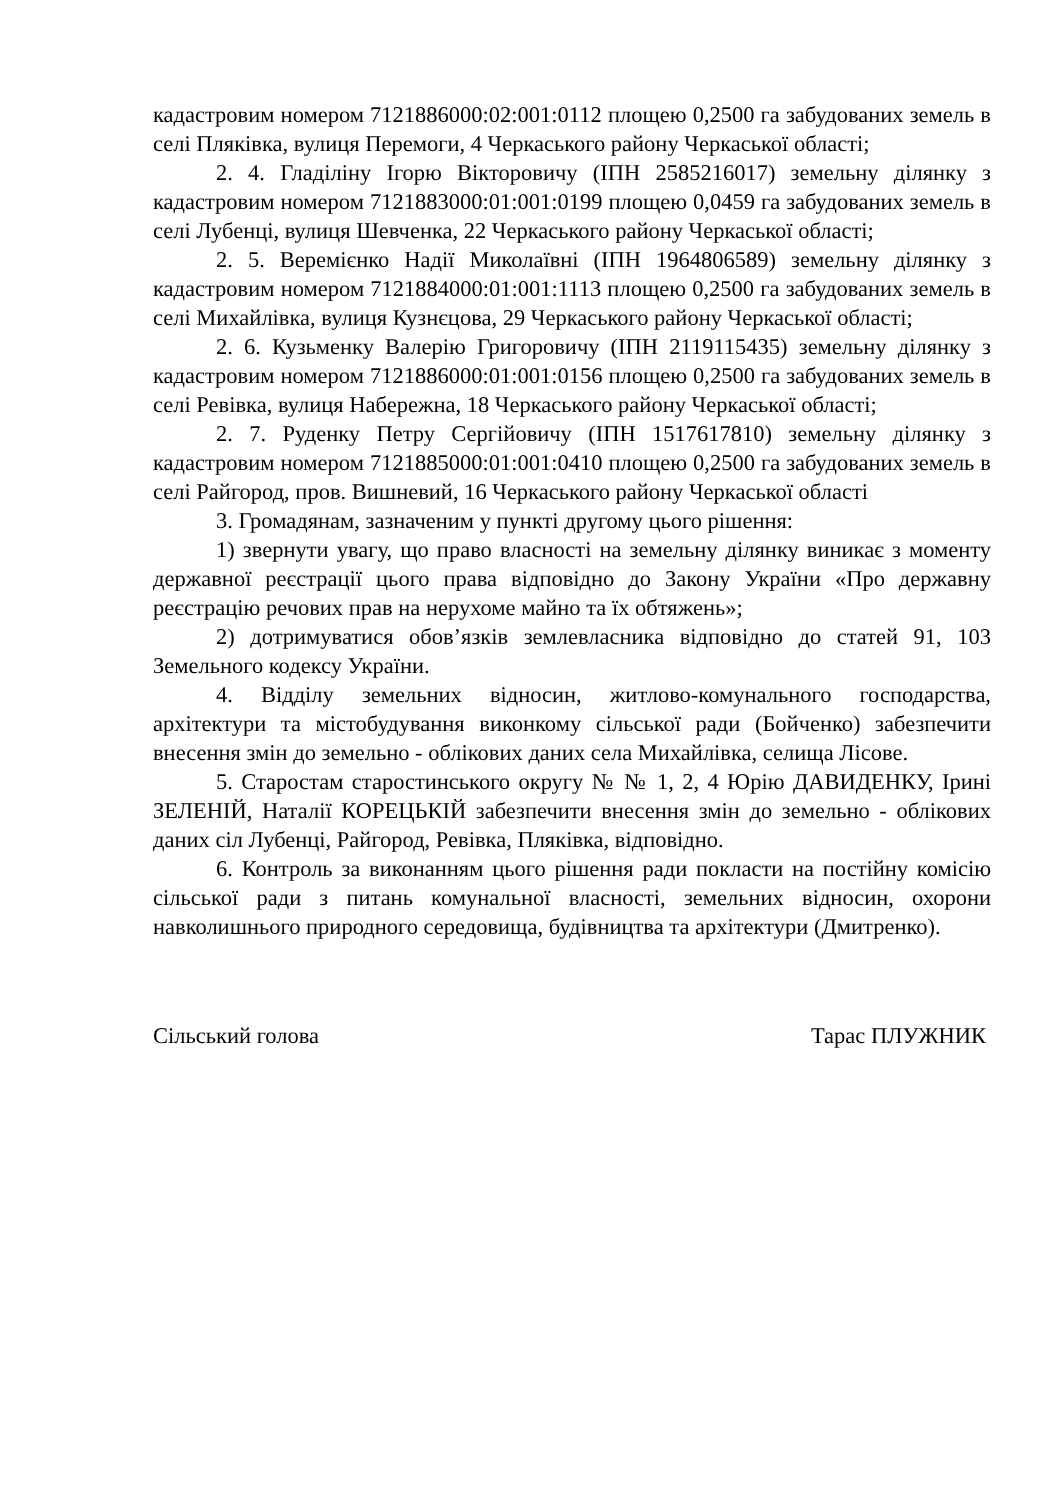кадастровим номером 7121886000:02:001:0112 площею 0,2500 га забудованих земель в селі Пляківка, вулиця Перемоги, 4 Черкаського району Черкаської області;
2. 4. Гладіліну Ігорю Вікторовичу (ІПН 2585216017) земельну ділянку з кадастровим номером 7121883000:01:001:0199 площею 0,0459 га забудованих земель в селі Лубенці, вулиця Шевченка, 22 Черкаського району Черкаської області;
2. 5. Веремієнко Надії Миколаївні (ІПН 1964806589) земельну ділянку з кадастровим номером 7121884000:01:001:1113 площею 0,2500 га забудованих земель в селі Михайлівка, вулиця Кузнєцова, 29 Черкаського району Черкаської області;
2. 6. Кузьменку Валерію Григоровичу (ІПН 2119115435) земельну ділянку з кадастровим номером 7121886000:01:001:0156 площею 0,2500 га забудованих земель в селі Ревівка, вулиця Набережна, 18 Черкаського району Черкаської області;
2. 7. Руденку Петру Сергійовичу (ІПН 1517617810) земельну ділянку з кадастровим номером 7121885000:01:001:0410 площею 0,2500 га забудованих земель в селі Райгород, пров. Вишневий, 16 Черкаського району Черкаської області
3. Громадянам, зазначеним у пункті другому цього рішення:
1) звернути увагу, що право власності на земельну ділянку виникає з моменту державної реєстрації цього права відповідно до Закону України «Про державну реєстрацію речових прав на нерухоме майно та їх обтяжень»;
2) дотримуватися обов’язків землевласника відповідно до статей 91, 103 Земельного кодексу України.
4. Відділу земельних відносин, житлово-комунального господарства, архітектури та містобудування виконкому сільської ради (Бойченко) забезпечити внесення змін до земельно - облікових даних села Михайлівка, селища Лісове.
5. Старостам старостинського округу № № 1, 2, 4 Юрію ДАВИДЕНКУ, Ірині ЗЕЛЕНІЙ, Наталії КОРЕЦЬКІЙ забезпечити внесення змін до земельно - облікових даних сіл Лубенці, Райгород, Ревівка, Пляківка, відповідно.
6. Контроль за виконанням цього рішення ради покласти на постійну комісію сільської ради з питань комунальної власності, земельних відносин, охорони навколишнього природного середовища, будівництва та архітектури (Дмитренко).
Сільський голова Тарас ПЛУЖНИК